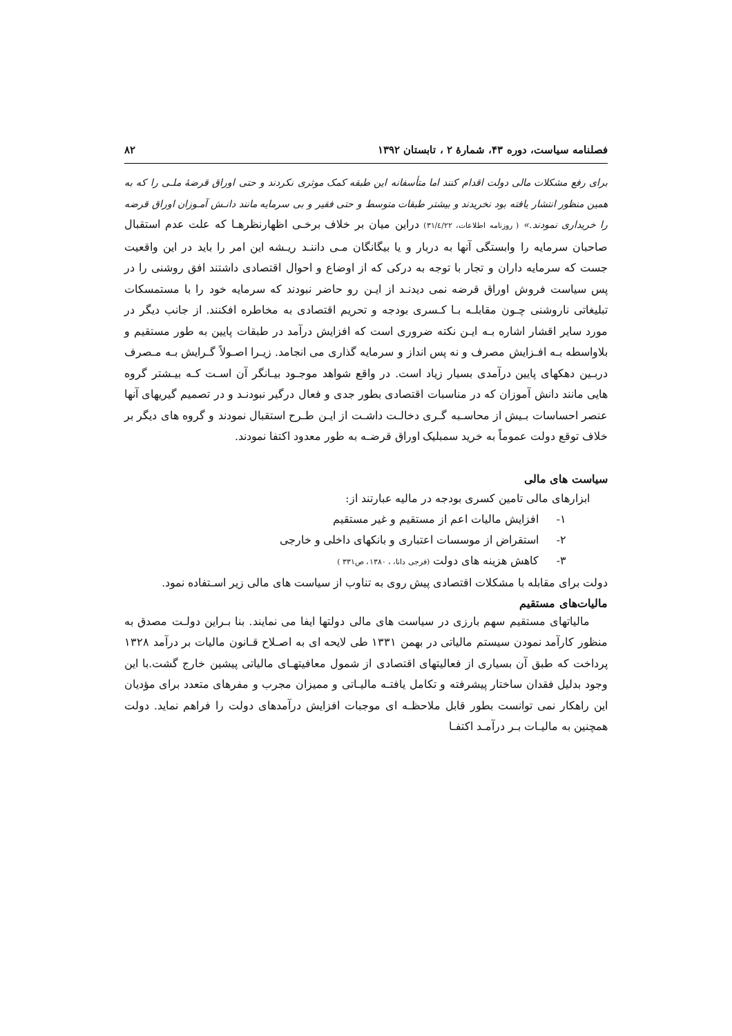فصلنامه سیاست، دوره ۴۳، شمارهٔ ۲ ، تابستان ۱۳۹۲ ۸۲
برای رفع مشکلات مالی دولت اقدام کنند اما متأسفانه این طبقه کمک موثری نکردند و حتی اوراق قرضهٔ ملـی را که به همین منظور انتشار یافته بود نخریدند و بیشتر طبقات متوسط و حتی فقیر و بی سرمایه مانند دانـش آمـوزان اوراق قرضه را خریداری نمودند.» ( روزنامه اطلاعات، ۳۱/٤/۲۲) دراین میان بر خلاف برخـی اظهارنظرهـا که علت عدم استقبال صاحبان سرمایه را وابستگی آنها به دربار و یا بیگانگان مـی داننـد ریـشه این امر را باید در این واقعیت جست که سرمایه داران و تجار با توجه به درکی که از اوضاع و احوال اقتصادی داشتند افق روشنی را در پس سیاست فروش اوراق قرضه نمی دیدنـد از ایـن رو حاضر نبودند که سرمایه خود را با مستمسکات تبلیغاتی ناروشنی چـون مقابلـه بـا کـسری بودجه و تحریم اقتصادی به مخاطره افکنند. از جانب دیگر در مورد سایر اقشار اشاره بـه ایـن نکته ضروری است که افزایش درآمد در طبقات پایین به طور مستقیم و بلاواسطه بـه افـزایش مصرف و نه پس انداز و سرمایه گذاری می انجامد. زیـرا اصـولاً گـرایش بـه مـصرف دربـین دهکهای پایین درآمدی بسیار زیاد است. در واقع شواهد موجـود بیـانگر آن اسـت کـه بیـشتر گروه هایی مانند دانش آموزان که در مناسبات اقتصادی بطور جدی و فعال درگیر نبودنـد و در تصمیم گیریهای آنها عنصر احساسات بـیش از محاسـبه گـری دخالـت داشـت از ایـن طـرح استقبال نمودند و گروه های دیگر بر خلاف توقع دولت عموماً به خرید سمبلیک اوراق قرضـه به طور معدود اکتفا نمودند.
سیاست های مالی
ابزارهای مالی تامین کسری بودجه در مالیه عبارتند از:
۱- افزایش مالیات اعم از مستقیم و غیر مستقیم
۲- استقراض از موسسات اعتباری و بانکهای داخلی و خارجی
۳- کاهش هزینه های دولت (فرجی دانا، ، ۱۳۸۰، ص۳۳۱ )
دولت برای مقابله با مشکلات اقتصادی پیش روی به تناوب از سیاست های مالی زیر اسـتفاده نمود.
مالیات‌های مستقیم
مالیاتهای مستقیم سهم بارزی در سیاست های مالی دولتها ایفا می نمایند. بنا بـراین دولـت مصدق به منظور کارآمد نمودن سیستم مالیاتی در بهمن ۱۳۳۱ طی لایحه ای به اصـلاح قـانون مالیات بر درآمد ۱۳۲۸ پرداخت که طبق آن بسیاری از فعالیتهای اقتصادی از شمول معافیتهـای مالیاتی پیشین خارج گشت.با این وجود بدلیل فقدان ساختار پیشرفته و تکامل یافتـه مالیـاتی و ممیزان مجرب و مفرهای متعدد برای مؤدیان این راهکار نمی توانست بطور قابل ملاحظـه ای موجبات افزایش درآمدهای دولت را فراهم نماید. دولت همچنین به مالیـات بـر درآمـد اکتفـا